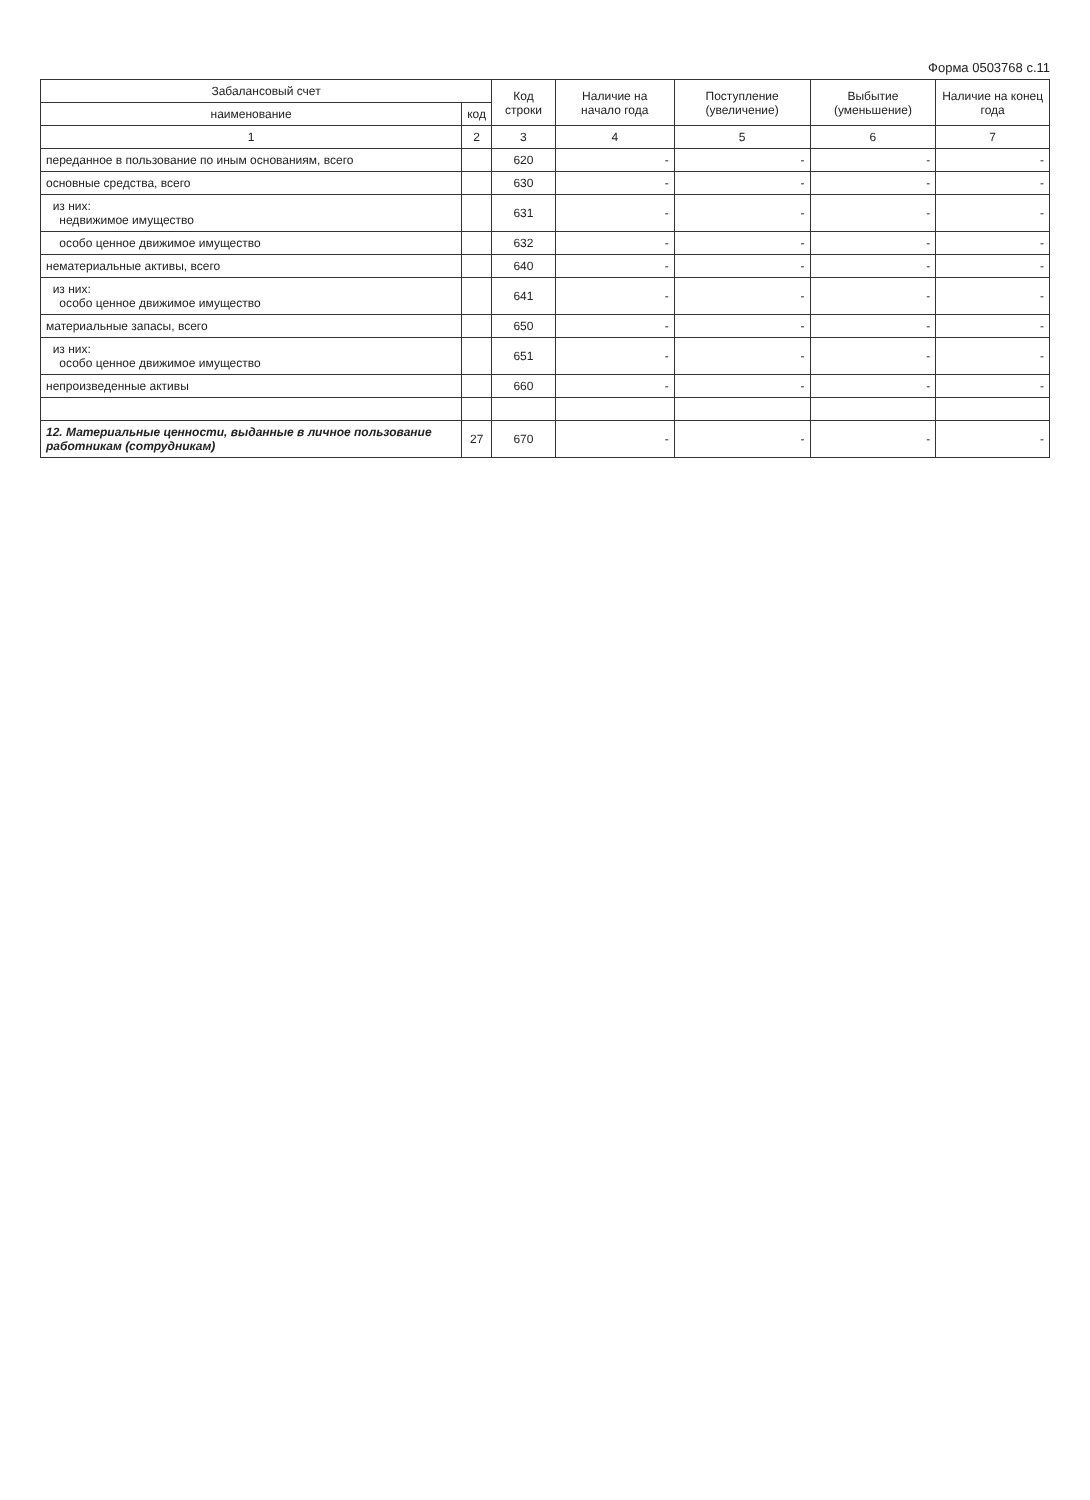Форма 0503768 с.11
| Забалансовый счет | | Код строки | Наличие на начало года | Поступление (увеличение) | Выбытие (уменьшение) | Наличие на конец года |
| --- | --- | --- | --- | --- | --- | --- |
| наименование | код | | | | | |
| 1 | 2 | 3 | 4 | 5 | 6 | 7 |
| переданное в пользование по иным основаниям, всего | | 620 | - | - | - | - |
| основные средства, всего | | 630 | - | - | - | - |
| из них: недвижимое имущество | | 631 | - | - | - | - |
| особо ценное движимое имущество | | 632 | - | - | - | - |
| нематериальные активы, всего | | 640 | - | - | - | - |
| из них: особо ценное движимое имущество | | 641 | - | - | - | - |
| материальные запасы, всего | | 650 | - | - | - | - |
| из них: особо ценное движимое имущество | | 651 | - | - | - | - |
| непроизведенные активы | | 660 | - | - | - | - |
| 12. Материальные ценности, выданные в личное пользование работникам (сотрудникам) | 27 | 670 | - | - | - | - |